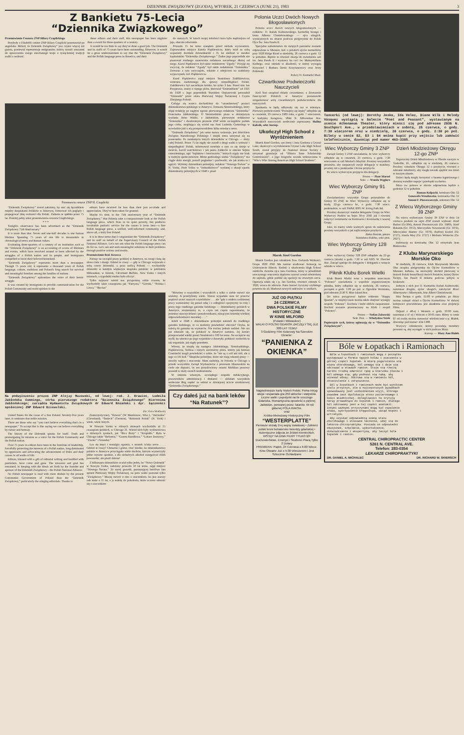DZIENNIK ZWIĄZKOWY (ZGODA), WTOREK, 21 CZERWCA (JUNE 21), 1983 3
Z Bankietu 75-Lecia
“Dziennika Związkowego”
Przemówienie Cenzora ZNP Hilary Czaplickiego
Przybyły z Filadelfii cenzor ZNP Hilary Czaplicki przemawiał po angielsku. Mówił, że Dziennik Związkowy” jest czymś więcej niż gazeta, ponieważ reprezentuje emigrantów, którzy zostali zmuszeni do opuszczenia swego ukochanego kraju o tysiącletniej tradycji walki o wolność.
these editors and their staff, this newspaper has been mightier than a sword for three-quarters of a century.
It would be too little to say they've done a good job. The Dziennik and its staffs of 75 years have been outstanding. However, it would be a gross understatement to say that the “Dziennik Związkowy” and the Polish language press in America, and their
do starszych. W latach mojej młodości kura była mądrzejsza od jaja, obecnie odwrotnie.
Przeszło 15 lat temu stanąłem przed nielada wyzwaniem. Zajmowałem miejsce Karola Piątkiewicza, który miał za sobą wspaniały dorobek dziennikarski i 35 lat siedział w mostku kapitańskim “Dziennika Związkowego.” Żaden jego poprzednik nie piastował trudnego stanowiska redaktora naczelnego dłużej od niego. Karol Piątkiewicz był także redaktorem “Zgody.” Przyjął się zwyczaj, że redaktor “Zgody” był także redaktorem “Dziennika.” Zerwano z tym zwyczajem, właśnie z odejściem na zasłużony wypoczynek, red. Piątkiewicza.
Karol Piątkiewicz zajął miejsce Stanisława Zaklikiewicza, weterana zasłużonego dla sprawy niepodległości Polski. Zaklikiewicz był naczelnym krótko, bo tylko 3 lata. Przed nim Jan Przyprawa, znany z ciętego pióra, kierował “Dziennikiem” od 1921 do 1928 r. Jego poprzednik Stanisław Orpiszewski prowadził “Dziennik” przez okres Pierwszej Wojny Światowej i Czynu Zbrojnego Polonii.
Przemawia cenzor ZNP H. Czaplicki
“Dziennik Związkowy” został założony, by stać się łącznikiem między skupiskami Polaków w Ameryce, formować ich poglądy i propagować ideę wolności dla Polski. Zadania te spełnia przez 75 lat. Poniżej pełny tekst przemówienia cenzora Czaplickiego.
* * *
Tonight's observance has been advertised as the “Dziennik Związkowy 75th Anniversary.”
It is more than that. Seven and one-half decades is one human lifetime. Spanning 75 years of one life is measurable in chronological terms and human values.
Evaluating three-quarters of a century of an institution such as the “Dziennik Związkowy” is an accounting of scores of lifetimes and events, which have revolved around or been affected by the struggles of a Polish nation and its people, and immigrants compelled to leave their beloved homeland.
“Dziennik Związkowy” represents more than a newspaper. Though 75 years old, it represents a thousand years of Polish language, culture, traditions and Poland's long search for survival and meaningful freedom among the families of nations.
“Dziennik Związkowy” epitomizes the voice of their heroic struggle.
It was created by immigrants to provide communication for the Polish Community and mold opinion in the
editors have received far less than their just accolade and appreciation. They've been taken for granted.
Maybe it's time, in the 75th anniversary year of “Dziennik Związkowy,” that Polonia take a compassionate look at the Polish language press, which lives in its quiet poverty, but produces invaluable patriotic service for the causes it loves best—a free Polish language press, a unified, well-informed community, and, above all, a truly free Poland.
It is in these terms that I congratulate the “Dziennik Związkowy” and its staff on behalf of the Supervisory Council of the Polish National Alliance. Let's not ask what the Polish language press can do for us. Let's ask and seek meaningful solutions to their problems through positive actions and results.
Przemówienie Red. Krawca
Patrząc na szczątki prasy polskiej w Ameryce, na wargi cisną się słowa żalu i skargi. Gdzież te czasy — gdy w Chicago wojowało z sobą cztery dzienniki, a poza stolicą Polonii — wychodziły dzienniki w każdym większym skupisku polskim: w pobliskim Milwaukee, w Detroit, Cleveland Buffalo, New Yorku i innych miastach, a tygodniki trudno było zliczyć.
Tylko najstarsi wśród nas przypomną sobie czasem, że wychodziły takie czasopisma jak “Patryota,” “Górnik,” “Polska i Litwa,” “Bocian”
Cofając się wstecz dochodzimy do “sztandarowej” postaci dziennikarstwa polskiego w Ameryce, Tomasza Siemiradzkiego, który objął redakcję po nagłym zgonie pierwszego redaktora “Dziennika” Franciszka Jabłońskiego. O Siemiradzkim pisze w dzisiejszym wydaniu Artur Waldo, o Jabłońskim, pierwszym redaktorze “Dziennika” i dwukrotnym prezesie ZNP wiele szczegółów podała jego córka, znajdująca się wśród nas Pani Ludmiła Cummings w wywiadzie jaki z nią przeprowadziłem kilka miesięcy temu.
“Dziennik Związkowy” jak sama nazwa wskazuje, jest dzieckiem Związku Narodowego Polskiego i dzięki temu utrzymał się na posterunku. Po zamknięciu innych dzienników w Chicago — służy całej Polonii. Przez 75 lat nigdy nie zszedł z drogi walki o wolność i niepodległość Polski, informował rzetelnie o tym co się dzieje w świecie, karcił warcholstwo i jak poeta Zabłocki w okresie Sejmu czteroletniego, tępi “łajdaków i hunćwotów,” których nigdy nie brak w żadnym społeczeństwie. Mimo podeszłego wieku “Związkowy” ma ciągle dużo energii, potrafi pogłaskać i pochwalić, ale jak trzeba to i ugryźć. Wybitny dziennikarz polonijny, redaktor “Nowego Świata” w N. Yorku, Piotr Yolles w “Jednodniówce” wydanej z okazji zjazdu dziennikarzy polonijnych w 1948 r. pisał:
Na podwyższeniu prezes ZNP Alojzy Mazewski, od lewej: red. J. Krawiec, Ludmiła Jabłońska Cummings, córka pierwszego redaktora “Dziennika Związkowego” Hieronima Jabłońskiego; zarządca Wydawnictw Związkowych dr Edward Różański i dyr. łączności społecznej ZNP Edward Dziewulski.
(fot. Victor Modlinski)
United States for the cause of a free Poland. Seventy-five years later, it continues that noble mission.
There are those who say “you can't believe everything that's in a newspaper.” To accept that is like saying we can believe everything by rumor and heresay.
The history of the Dziennik speaks for itself. Truth and promulgating its mission as a voice for the Polish Community and the Polish nation.
Over 75 years its editors have been in the forefront of leadership, forcefully protecting the interests of a Polish nation, long dominated by oppressors and advocating the advancement of Poles and their causes in all walks of life.
Editors, blessed with a gift of editorial writing and instilled with patriotism, have come and gone. The misssion and goal has remained, in keeping with the ideals set forth by the founder and sponsor of the Dziennik Związkowy—the Polish National Alliance.
No Polish newspaper is read with more disdain by the present Communist Government of Poland than the “Dziennik Związkowy,” particularly the stinging editorials. Thanks to
(humorystyczne), “Dzwon” (W Manitowoc, Wisc.), “Jutrzenka” (Cleveland), “Śmiech” (Trenton), “Robotnik Polski” (N. York) i wiele, wiele innych.
W Nowym Yorku w różnych okresach wychodziło aż 15 czasopism polskich, w Chicago 21. Wśród nich były wydawnictwa o dziwnych tytułach, jak “Bicz Boży” i “Kropidło.” Była w Chicago także “Reforma,” “Gazeta Handlowa,” “Lekarz Domowy,” “Ziarno” i Sztandar.”
Łza się kręci i nostalgia ogarnia, a smutek ściska serce. . . . Gdzież te czasy? Chmurne i górne, choć biedne, bo dziennikarstwo polskie w Ameryce przyciągało wiele duchów, którym wystarczyły jedne wytarte spodnie, a dla niektórych alkohol zastępował chleb powszedni, ale pisali dobrze!
Z kilkunastu dzienników ocalał tylko jeden, bo “Nowy Dziennik” w Nowym Yorku, założony przeszło 10 lat temu, zajął miejsce “Nowego Świata.” Ze starej gwardii, pamiętającej burzliwe lata sprzed Pierwszej Wojny Światowej, na polu walki pozostał tylko “Związkowy.” Muszę mówić o nim z szacunkiem, bo jest starszy ode mnie o 11 lat, a ja należę do pokolenia, które uczono odnosić się z szacunkiem
“Mówimy o wszystkim i wszystkich a tylko o siebie mówić nie umiemy. A przeżyliśmy wiele. Nieraz wypadało nam iść przeciw prądowi uczuć naszych czytelników . . . ale “gdy z omłotu codziennej pracy wzniesiemy się ponad orkę i z odległości spojrzymy na rolę i pracę tego rzadkiego gatunku ludzkiego — dziennikarzy polskich w Ameryce, zrozumiemy to, o czym tak często zapominamy, że jesteśmy nauczycielami i przodownikami, niosącymi brzemię wielkiej odpowiedzialności moralnej. . . .”
Jeżeli w 1948 r. dziennikarze polonijni należeli do rzadkiego gatunku ludzkiego, to co możemy powiedzieć obecnie? Chyba, że należą do gatunku na wymarciu. Nie traćmy jednak nadziei. Nie raz już zdawało się, że polskość w Ameryce zamiera. Jej koniec przepowiadał wielki pisarz Sienkiewicz 100 lat temu. Na szczęście się mylił, bo wkrótce po jego wyjeździe z Ameryki, polskość rozkwitła tu tak wspaniale, jak nigdy przedtem.
Wierzę, że znajdą się następcy Jabłońskiego, Siemiradzkiego, Piątkiewicza, Yollesa i innych szermierzy pióra, którzy jak hetman Czarniecki mogli powiedzieć o sobie, że “nie są z soli ani roli, ale z tego co ich boli.” Skupiska polonijne, które nie mają własnej prasy — straciły wpływ i znaczenie. Mam nadzieję, że Polonia w Chicago a przede wszystkim Zarząd Wydawnictw z prezesem Mazewskim na czele nie dopuści, by ten przysłowiowy ostatni Mohikan prasowy poszedł w ślady swoich konkurentów.
W imieniu własnym, szczupłego zespołu redakcyjnego, pracowników administracji i drukarni — składam wszystkim serdeczne Bóg zapłać za udział w dzisiejszej uczcie urodzinowej “Dziennika Związkowego.”
Czy dałeś już na bank leków “Na Ratunek”?
Polonia Uczci Dwóch Nowych Błogosławionych
Polonia uczci dwóch nowych błogosławionych — rodaków: O. Rafała Kalinowskiego, karmelitę bosego i brata Alberta Chmielowskiego — ojca ubogich, wyniesionych na ołtarze podczas pielgrzymki do Polski Ojca Św. Jana Pawła II.
Specjalne nabożeństwo do świętych patronów zostanie odprawione w Munster, Ind. u polskich ojców karmelitów przy 1628 Ridge Road w niedzielę, 26 czerwca o godz. 12 w południe. Będzie to również okazja do zwiedzenia sali im. Jana Pawła II i wystawy ku czci św. Maksymiliana Kolbego, oraz udziału w akademii, w której wystąpią Krzysztof i Barbara Denis Krzyżanowscy oraz Jerzy Połomski.
Polscy O. Karmelici Bosi.
Czwartkowe Podwieczorki Nauczycieli
Król Staś urządzał obiady czwartkowe, a Zrzeszenie Nauczycieli Polskich w Ameryce postanowiło zorganizować serię czwartkowych podwieczorków dla nauczycieli.
Spotkania te będą odbywały się raz w miesiącu. Pierwszy podwieczorek “Poznajmy się lepiej” odbędzie się w czwartek, 23 czerwca 1983 roku, o godz. 7 wieczorem, w budynku Kongresu, 5844 N. Milwaukee Ave. Wszystkich nauczycieli serdecznie zapraszamy. Halina Kubsik, sekr. koresp.
Ukończył High School z Wyróżnieniem
Marek Józef Gordon, syn Ireny i Jana Gordona z Crystal Lake, ukończył z wyróżnieniem Crystal Lake High School South, został przyjęty do National Honor Society i otrzymał gratulacje od “Illinois State Scholarship Commisssion”, a jego biografia została umieszczona w “Who's Who Among American High School Students”.
Marek Józef Gordon
Marek Gordon jest członkiem Tow. Gwiazda Wolności, Grupa 1820 ZNP. Ma zamiar studiować farmację na Uniersytecie Illinois. Radość z ukończenia High School zakłóciła choroba ojca Jana Gordona, który w przeddzień uroczystego wręczenia dyplomu synowi został odwieziony do szpitala, gdzie poddał się operacji na otwartym sercu. Operacja udała się i p. Jan Gordon, również członek G. 1820, wraca do zdrowia. Panu Janowi życzymy szybkiego powrotu do sił, Markowi nowych sukcesów w studiach.
JUŻ OD PIĄTKU
24 CZERWCA
DWA POLSKIE FILMY HISTORYCZNE
W KINIE MILFORD
(Pulaski i Milwaukee)
WALKI O POLSKI GDANSK ZACZĘŁY SIĘ JUŻ 300 LAT TEMU!
3 Godzinny Film Kolorowy Na Szerokim Ekranie:
“PANIENKA Z OKIENKA”
Najpiękniejsze karty historii Polski. Pełna intryg akcja i wspaniała gra 250 aktorów i statystów. Liczne walki i pojedynki na tle uroczego Gdańska. Romantyczna opowieść o pięknej Jadwidze, porwanej przez Tatarów. W roli głównej POLA RAKSA.
oraz
Krótko-Metrażowy Historyczny Film
“WESTERPLATTE”
Pierwsze strzały 2-ej wojny światowej • Żołnierz polski broni bohatersko twierdzy gdańskiej • Autentyczne zdjęcia ze źródeł niemieckich.
WSTĘP NA DWA FILMY TYLKO $3!
Duchowieństwo, Emeryci i Studenci Płacą Tylko 2 Dolary
PREMIERA: Piątek, 24 Czerwca o 6:00 Wiecz.
Kino Otwarte Już o 5:30 Wieczorem i Jest Sztucznie Ochładzane
Tancerki (od lewej): Dorothy Jeske, Ida Velez, Diane Wilk i Melody Vasquez wystąpią w balecie “Poet and Peasant”, wystawianym na scenie Athenaeum Theater, który mieści się pod adresem 2936 N. Southport Ave., w przedstawieniach w sobotę, 25 czerwca, o godz. 7:30 wieczorem oraz w niedzielę, 26 czerwca, o godz. 2:30 po poł. Bilety w cenie $2, $3 i $4 można kupić przy wejściu lub zamówić telefonicznie, dzwoniąc pod numer 463-3385.
Wiec Wyborczy Gminy 3 ZNP
Zarząd Gminy 3 ZNP zawiadamia, że wiec wyborczy odbędzie się w czwartek, 23 czerwca, o godz. 7:30 wieczorem w sali Moskal's Mayfair. Prosimy wszystkich prezesów, aby zaopatrzyli swoje delegacje w mandaty, prosimy też o punktualne i liczne przybycie.
Po wiecu wyborczym przyjęcie dla delegacji.
Prezes — Piotr Marud
Sekr. — Wanda Węglarz
Wiec Wyborczy Gminy 91 ZNP
Zawiadamiamy wszystkie Grupy przynależne do Gminy 91 ZNP, że Wiec Wyborczy odbędzie się w środę, 22-go czerwca br., o godz. 7:30 wiecz. punktualnie, w sali SWAP, 6005 W. Irving Park Rd.
Prosimy dostarczyć mandat delegatów Grupy na Wiec Wyborczy Posłów na Sejm 39-ty ZNP, jak i również załączyć nominatów na Komisarza i Komisarkę z waszej Grupy.
Jako, że mamy wiele ważnych spraw do załatwienia prosimy wszystkich o jak najliczniejsze przybycie.
Aleks Pestrak, prezes
Stanisława Kaldus, sekr. prot.
Wiec Wyborczy Gminy 128 ZNP
Wiec wyborczy Gminy 128 ZNP odbędzie się 22-go czerwca (środa) o godz. 7:30 w sali 6105 W. Fletcher Ave. Zarząd apeluje do delegatów i delegatek o wzięcie udziału w wiecu.
Piknik Klubu Borek Wielki
Klub Borek Wielki wraz z zespołem tanecznym “Polonez” zawiadamia o wspólnie organizowanym pikniku, który odbędzie się w niedzielę, 26 czerwca, początek o godz. 1:00 po poł. w Ogrodzie Woźniaka, pod adresem 2530 S. Blue Island Ave.
Do tańca przygrywać będzie orkiestra “Happy Quartet”, w międzyczasie można także obejrzeć występy zespołu “Polonez”. Kuchnia i bufet obficie zaopatrzone. Dochód zostanie przeznaczony na Klub i zespół “Polonez”.
Prezes — Stefan Zabawski
Sekr. Prot. — Władysław Strek
Popierajcie tych, którzy ogłaszają się w “Dzienniku Związkowym”.
Dzień Młodzieżowy Okręgu 12-go ZNP
Tegoroczny Dzień Młodzieżowy w Obozie naszym w Yorkville, Ill., odbędzie się w niedzielę, 26 czerwca. Prosimy członków Okręgu 12 o przybycie, również o zabranie młodzieży, aby mogła wesoło spędzić ten dzień w naszym obozie.
Dzieci będą mogły korzystać z basenu kąpielowego i dostaną wszelkie napoje i przekąski za darmo.
Msza św. polowa w obozie odprawiona będzie o godzinie 12 w południe.
Roman Kolpacki, komisarz Okr. 12
Genowefa Wesołowska, komisarka Okr. 12
Antoni F. Piowowarczyk, sekretarz Okr. 12
Z Wiecu Wyborczego Gminy 39 ZNP
Na wiecu wyborczym Gminy 39 ZNP w dniu 14 czerwca posłami na sejm ZNP zostali wybrani: Józef Badoń (Gr.304), Antoni Piwowarczyk (Gr. 1689), Józef Bulanda (Gr. 1972), Mieczysław Nowotarski (Gr. 1972), Mieczysław Marzec (Gr. 1979), Andrzej Koziel (Gr. 2727), Józefa May (Gr. 2727) i Melania Winiecka (Gr. 2927).
Indorsację na komisarkę Okr. 12 otrzymała Jean Binkowska.
Z Klubu Marynarskiego Morskie Oko
W niedzielę, 26 czerwca, Klub Marynarski Morskie Oko urządza pielgrzymkę do Ojców Karmelitów w Munster, Indiana, na niezwykły obchód pierwszej w historii Polski beatyfikacji dwóch Polaków, której Ojciec Święty, Jan Paweł II dokona podczas pobytu w Krakowie.
Jednym z nich jest O. Karmelita Rafael Kalinowski, natomiast drugim, ojciec ubogich, założyciel Braci Albertynów i Albertynek, brat Albert Chmielowski.
Msz Święta o godz. 12:00 w południe, po Mszy można zakupić obiad u Ojców Karmelitów. W dalszej kolejności przewidziana jest akademia oraz projekcja filmu.
Odjazd z 48-ej i Western o godz. 10:00 rano, natomiast z 47-ej i Wolcott o 10:05 rano. Bilety w cenie $7 od osoby można zamawiać telefonicznie u p. Białek, dzwoniąc pod numer: 434-1388.
Wszyscy członkowie, którzy posiadają mundury proszeni są, aby wystąpić w nich podczas Mszy.
Koresp. — Mary Ann Białek
Bóle w Łopatkach i Ramionach
Bóle w łopatkach i ramionach mogą z początku występować w formie tępych bólów i pieczenia w górnej części łopatek. W miarę pogarszania się stanu chorobowego, ból wzmaga się i daje się odczuwać w stawach ramion. Staje się rzeczą bardzo trudną odwrócić rękę w kierunku pleców i ból wzmaga się, gdy podnosi się rękę, aby uczesać włosy. Odczuwa się w ramieniu ból, znieczulenie i zdrętwienie.
Ból w łopatkach i ramionach może być wynikiem wielu przyczyn, ale w najczęstszych wypadkach spowodowany jest uszkodzeniem szyji, którego powodem jest dyslokacja stosu pacierzowego i kości miednicznej. Dolegliwości te irytują nerwy prowadzące do łopatek i ramion, dlatego ból odczuwany jest w tej części anatomii. Innymi ważnymi przyczynami mogą być zapalenie stawu, wykrzywienie kręgosłupa, uwiąd mięśni i artretyzm.
Aby uzyskać odpowiednią ocenę stanu chorobowego i stosowne leczenie, udaj się do lekarza-chiropraktyka. Posiada on odpowiedni ekwipunek, szkolenie, wykształcenie, doświadczenie i ekspertyzę, aby leczyć bóle łopatek i ramion.
CENTRAL CHIROPRACTIC CENTER
5261 N. CENTRAL AVE.
Telefon: 283-0354
LEKARZE CHIROPRAKTYKI
DR. DANIEL A. MICHALEC DR. RICHARD W. SKIERSCH